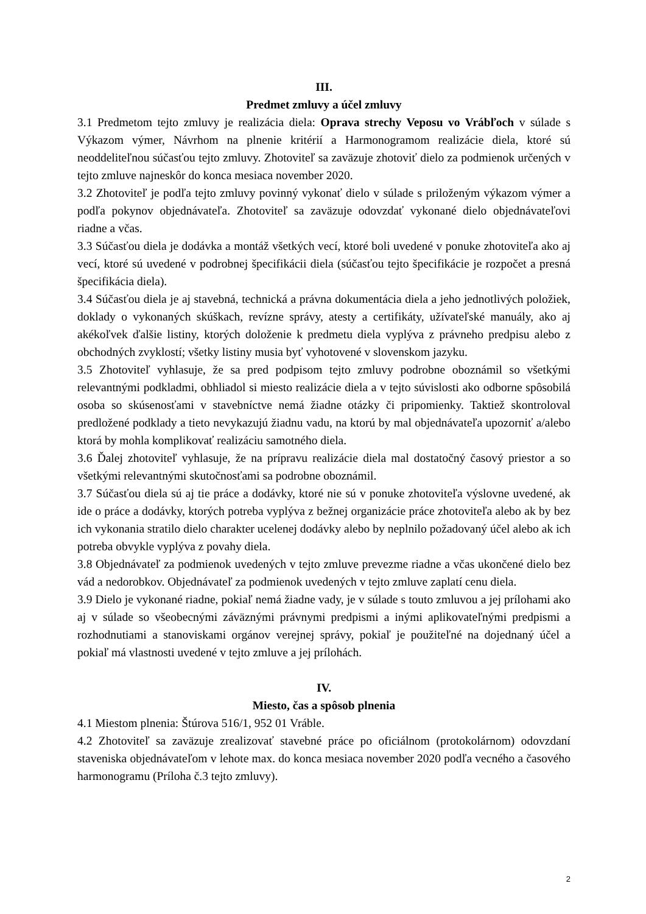III.
Predmet zmluvy a účel zmluvy
3.1 Predmetom tejto zmluvy je realizácia diela: Oprava strechy Veposu vo Vrábľoch v súlade s Výkazom výmer, Návrhom na plnenie kritérií a Harmonogramom realizácie diela, ktoré sú neoddeliteľnou súčasťou tejto zmluvy. Zhotoviteľ sa zaväzuje zhotoviť dielo za podmienok určených v tejto zmluve najneskôr do konca mesiaca november 2020.
3.2 Zhotoviteľ je podľa tejto zmluvy povinný vykonať dielo v súlade s priloženým výkazom výmer a podľa pokynov objednávateľa. Zhotoviteľ sa zaväzuje odovzdať vykonané dielo objednávateľovi riadne a včas.
3.3 Súčasťou diela je dodávka a montáž všetkých vecí, ktoré boli uvedené v ponuke zhotoviteľa ako aj vecí, ktoré sú uvedené v podrobnej špecifikácii diela (súčasťou tejto špecifikácie je rozpočet a presná špecifikácia diela).
3.4 Súčasťou diela je aj stavebná, technická a právna dokumentácia diela a jeho jednotlivých položiek, doklady o vykonaných skúškach, revízne správy, atesty a certifikáty, užívateľské manuály, ako aj akékoľvek ďalšie listiny, ktorých doloženie k predmetu diela vyplýva z právneho predpisu alebo z obchodných zvyklostí; všetky listiny musia byť vyhotovené v slovenskom jazyku.
3.5 Zhotoviteľ vyhlasuje, že sa pred podpisom tejto zmluvy podrobne oboznámil so všetkými relevantnými podkladmi, obhliadol si miesto realizácie diela a v tejto súvislosti ako odborne spôsobilá osoba so skúsenosťami v stavebníctve nemá žiadne otázky či pripomienky. Taktiež skontroloval predložené podklady a tieto nevykazujú žiadnu vadu, na ktorú by mal objednávateľa upozorniť a/alebo ktorá by mohla komplikovať realizáciu samotného diela.
3.6 Ďalej zhotoviteľ vyhlasuje, že na prípravu realizácie diela mal dostatočný časový priestor a so všetkými relevantnými skutočnosťami sa podrobne oboznámil.
3.7 Súčasťou diela sú aj tie práce a dodávky, ktoré nie sú v ponuke zhotoviteľa výslovne uvedené, ak ide o práce a dodávky, ktorých potreba vyplýva z bežnej organizácie práce zhotoviteľa alebo ak by bez ich vykonania stratilo dielo charakter ucelenej dodávky alebo by neplnilo požadovaný účel alebo ak ich potreba obvykle vyplýva z povahy diela.
3.8 Objednávateľ za podmienok uvedených v tejto zmluve prevezme riadne a včas ukončené dielo bez vád a nedorobkov. Objednávateľ za podmienok uvedených v tejto zmluve zaplatí cenu diela.
3.9 Dielo je vykonané riadne, pokiaľ nemá žiadne vady, je v súlade s touto zmluvou a jej prílohami ako aj v súlade so všeobecnými záväznými právnymi predpismi a inými aplikovateľnými predpismi a rozhodnutiami a stanoviskami orgánov verejnej správy, pokiaľ je použiteľné na dojednaný účel a pokiaľ má vlastnosti uvedené v tejto zmluve a jej prílohách.
IV.
Miesto, čas a spôsob plnenia
4.1 Miestom plnenia: Štúrova 516/1, 952 01 Vráble.
4.2 Zhotoviteľ sa zaväzuje zrealizovať stavebné práce po oficiálnom (protokolárnom) odovzdaní staveniska objednávateľom v lehote max. do konca mesiaca november 2020 podľa vecného a časového harmonogramu (Príloha č.3 tejto zmluvy).
2